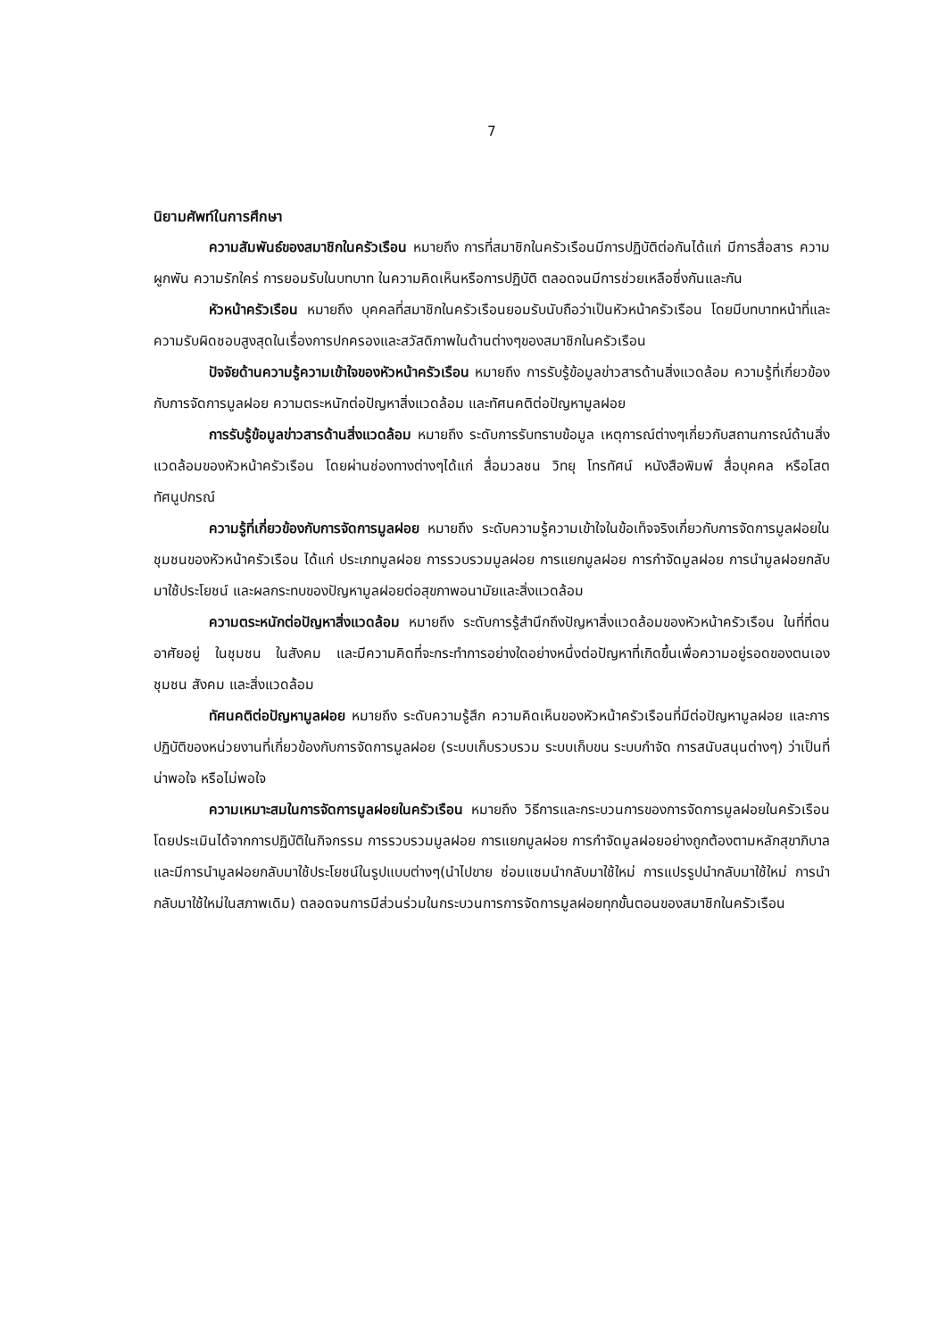7
นิยามศัพท์ในการศึกษา
ความสัมพันธ์ของสมาชิกในครัวเรือน หมายถึง การที่สมาชิกในครัวเรือนมีการปฏิบัติต่อกันได้แก่ มีการสื่อสาร ความผูกพัน ความรักใคร่ การยอมรับในบทบาท ในความคิดเห็นหรือการปฏิบัติ ตลอดจนมีการช่วยเหลือซึ่งกันและกัน
หัวหน้าครัวเรือน หมายถึง บุคคลที่สมาชิกในครัวเรือนยอมรับนับถือว่าเป็นหัวหน้าครัวเรือน โดยมีบทบาทหน้าที่และความรับผิดชอบสูงสุดในเรื่องการปกครองและสวัสดิภาพในด้านต่างๆของสมาชิกในครัวเรือน
ปัจจัยด้านความรู้ความเข้าใจของหัวหน้าครัวเรือน หมายถึง การรับรู้ข้อมูลข่าวสารด้านสิ่งแวดล้อม ความรู้ที่เกี่ยวข้องกับการจัดการมูลฝอย ความตระหนักต่อปัญหาสิ่งแวดล้อม และทัศนคติต่อปัญหามูลฝอย
การรับรู้ข้อมูลข่าวสารด้านสิ่งแวดล้อม หมายถึง ระดับการรับทราบข้อมูล เหตุการณ์ต่างๆเกี่ยวกับสถานการณ์ด้านสิ่งแวดล้อมของหัวหน้าครัวเรือน โดยผ่านช่องทางต่างๆได้แก่ สื่อมวลชน วิทยุ โทรทัศน์ หนังสือพิมพ์ สื่อบุคคล หรือโสตทัศนูปกรณ์
ความรู้ที่เกี่ยวข้องกับการจัดการมูลฝอย หมายถึง ระดับความรู้ความเข้าใจในข้อเท็จจริงเกี่ยวกับการจัดการมูลฝอยในชุมชนของหัวหน้าครัวเรือน ได้แก่ ประเภทมูลฝอย การรวบรวมมูลฝอย การแยกมูลฝอย การกำจัดมูลฝอย การนำมูลฝอยกลับมาใช้ประโยชน์ และผลกระทบของปัญหามูลฝอยต่อสุขภาพอนามัยและสิ่งแวดล้อม
ความตระหนักต่อปัญหาสิ่งแวดล้อม หมายถึง ระดับการรู้สำนึกถึงปัญหาสิ่งแวดล้อมของหัวหน้าครัวเรือน ในที่ที่ตนอาศัยอยู่ ในชุมชน ในสังคม และมีความคิดที่จะกระทำการอย่างใดอย่างหนึ่งต่อปัญหาที่เกิดขึ้นเพื่อความอยู่รอดของตนเอง ชุมชน สังคม และสิ่งแวดล้อม
ทัศนคติต่อปัญหามูลฝอย หมายถึง ระดับความรู้สึก ความคิดเห็นของหัวหน้าครัวเรือนที่มีต่อปัญหามูลฝอย และการปฏิบัติของหน่วยงานที่เกี่ยวข้องกับการจัดการมูลฝอย (ระบบเก็บรวบรวม ระบบเก็บขน ระบบกำจัด การสนับสนุนต่างๆ) ว่าเป็นที่น่าพอใจ หรือไม่พอใจ
ความเหมาะสมในการจัดการมูลฝอยในครัวเรือน หมายถึง วิธีการและกระบวนการของการจัดการมูลฝอยในครัวเรือน โดยประเมินได้จากการปฏิบัติในกิจกรรม การรวบรวมมูลฝอย การแยกมูลฝอย การกำจัดมูลฝอยอย่างถูกต้องตามหลักสุขาภิบาล และมีการนำมูลฝอยกลับมาใช้ประโยชน์ในรูปแบบต่างๆ(นำไปขาย ซ่อมแซมนำกลับมาใช้ใหม่ การแปรรูปนำกลับมาใช้ใหม่ การนำกลับมาใช้ใหม่ในสภาพเดิม) ตลอดจนการมีส่วนร่วมในกระบวนการการจัดการมูลฝอยทุกขั้นตอนของสมาชิกในครัวเรือน